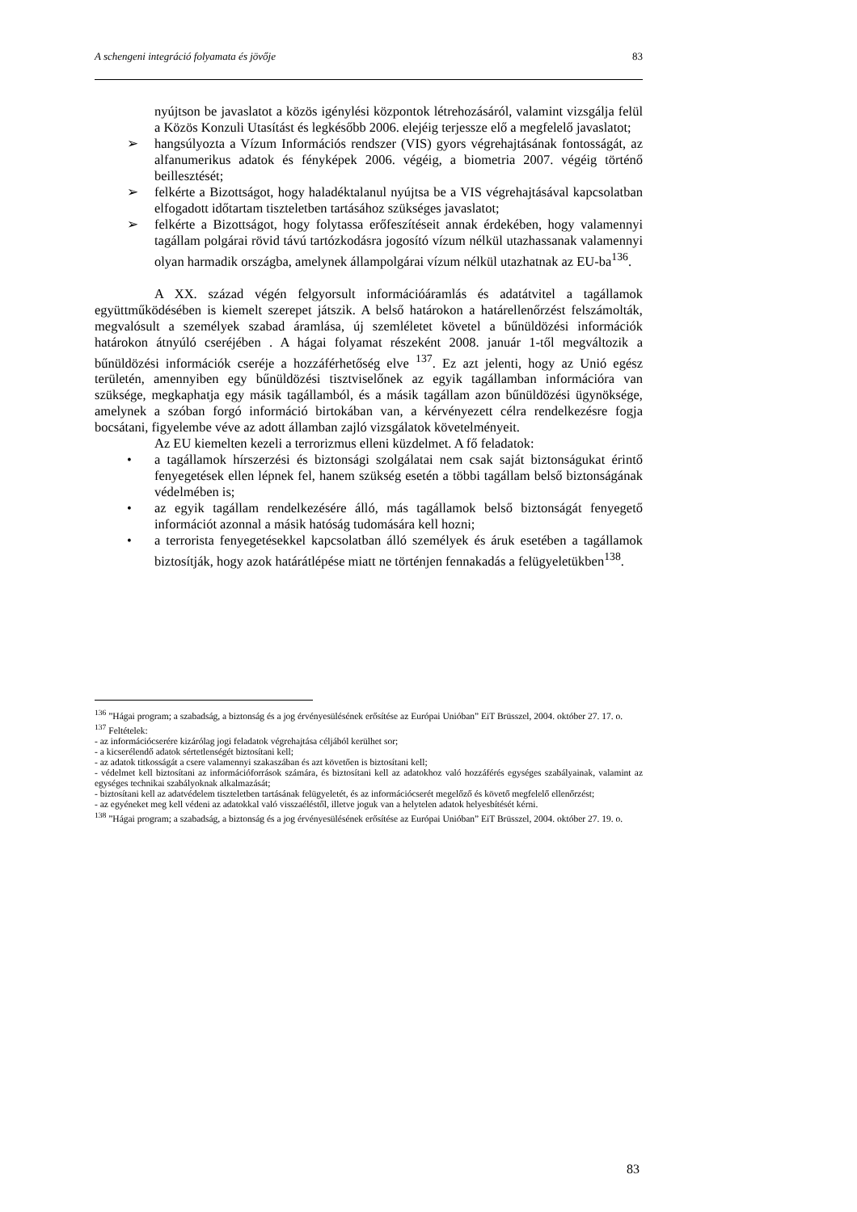A schengeni integráció folyamata és jövője 83
nyújtson be javaslatot a közös igénylési központok létrehozásáról, valamint vizsgálja felül a Közös Konzuli Utasítást és legkésőbb 2006. elejéig terjessze elő a megfelelő javaslatot;
➢ hangsúlyozta a Vízum Információs rendszer (VIS) gyors végrehajtásának fontosságát, az alfanumerikus adatok és fényképek 2006. végéig, a biometria 2007. végéig történő beillesztését;
➢ felkérte a Bizottságot, hogy haladéktalanul nyújtsa be a VIS végrehajtásával kapcsolatban elfogadott időtartam tiszteletben tartásához szükséges javaslatot;
➢ felkérte a Bizottságot, hogy folytassa erőfeszítéseit annak érdekében, hogy valamennyi tagállam polgárai rövid távú tartózkodásra jogosító vízum nélkül utazhassanak valamennyi olyan harmadik országba, amelynek állampolgárai vízum nélkül utazhatnak az EU-ba<sup>136</sup>.
A XX. század végén felgyorsult információáramlás és adatátvitel a tagállamok együttműködésében is kiemelt szerepet játszik. A belső határokon a határellenőrzést felszámolták, megvalósult a személyek szabad áramlása, új szemléletet követel a bűnüldözési információk határokon átnyúló cseréjében . A hágai folyamat részeként 2008. január 1-től megváltozik a bűnüldözési információk cseréje a hozzáférhetőség elve <sup>137</sup>. Ez azt jelenti, hogy az Unió egész területén, amennyiben egy bűnüldözési tisztviselőnek az egyik tagállamban információra van szüksége, megkaphatja egy másik tagállamból, és a másik tagállam azon bűnüldözési ügynöksége, amelynek a szóban forgó információ birtokában van, a kérvényezett célra rendelkezésre fogja bocsátani, figyelembe véve az adott államban zajló vizsgálatok követelményeit.
Az EU kiemelten kezeli a terrorizmus elleni küzdelmet. A fő feladatok:
• a tagállamok hírszerzési és biztonsági szolgálatai nem csak saját biztonságukat érintő fenyegetések ellen lépnek fel, hanem szükség esetén a többi tagállam belső biztonságának védelmében is;
• az egyik tagállam rendelkezésére álló, más tagállamok belső biztonságát fenyegető információt azonnal a másik hatóság tudomására kell hozni;
• a terrorista fenyegetésekkel kapcsolatban álló személyek és áruk esetében a tagállamok biztosítják, hogy azok határátlépése miatt ne történjen fennakadás a felügyeletükben<sup>138</sup>.
<sup>136</sup> ”Hágai program; a szabadság, a biztonság és a jog érvényesülésének erősítése az Európai Unióban” EiT Brüsszel, 2004. október 27. 17. o.
<sup>137</sup> Feltételek:
- az információcserére kizárólag jogi feladatok végrehajtása céljából kerülhet sor;
- a kicserélendő adatok sértetlenségét biztosítani kell;
- az adatok titkosságát a csere valamennyi szakaszában és azt követően is biztosítani kell;
- védelmet kell biztosítani az információforrások számára, és biztosítani kell az adatokhoz való hozzáférés egységes szabályainak, valamint az egységes technikai szabályoknak alkalmazását;
- biztosítani kell az adatvédelem tiszteletben tartásának felügyeletét, és az információcserét megelőző és követő megfelelő ellenőrzést;
- az egyéneket meg kell védeni az adatokkal való visszaéléstől, illetve joguk van a helytelen adatok helyesbítését kérni.
<sup>138</sup> ”Hágai program; a szabadság, a biztonság és a jog érvényesülésének erősítése az Európai Unióban” EiT Brüsszel, 2004. október 27. 19. o.
83